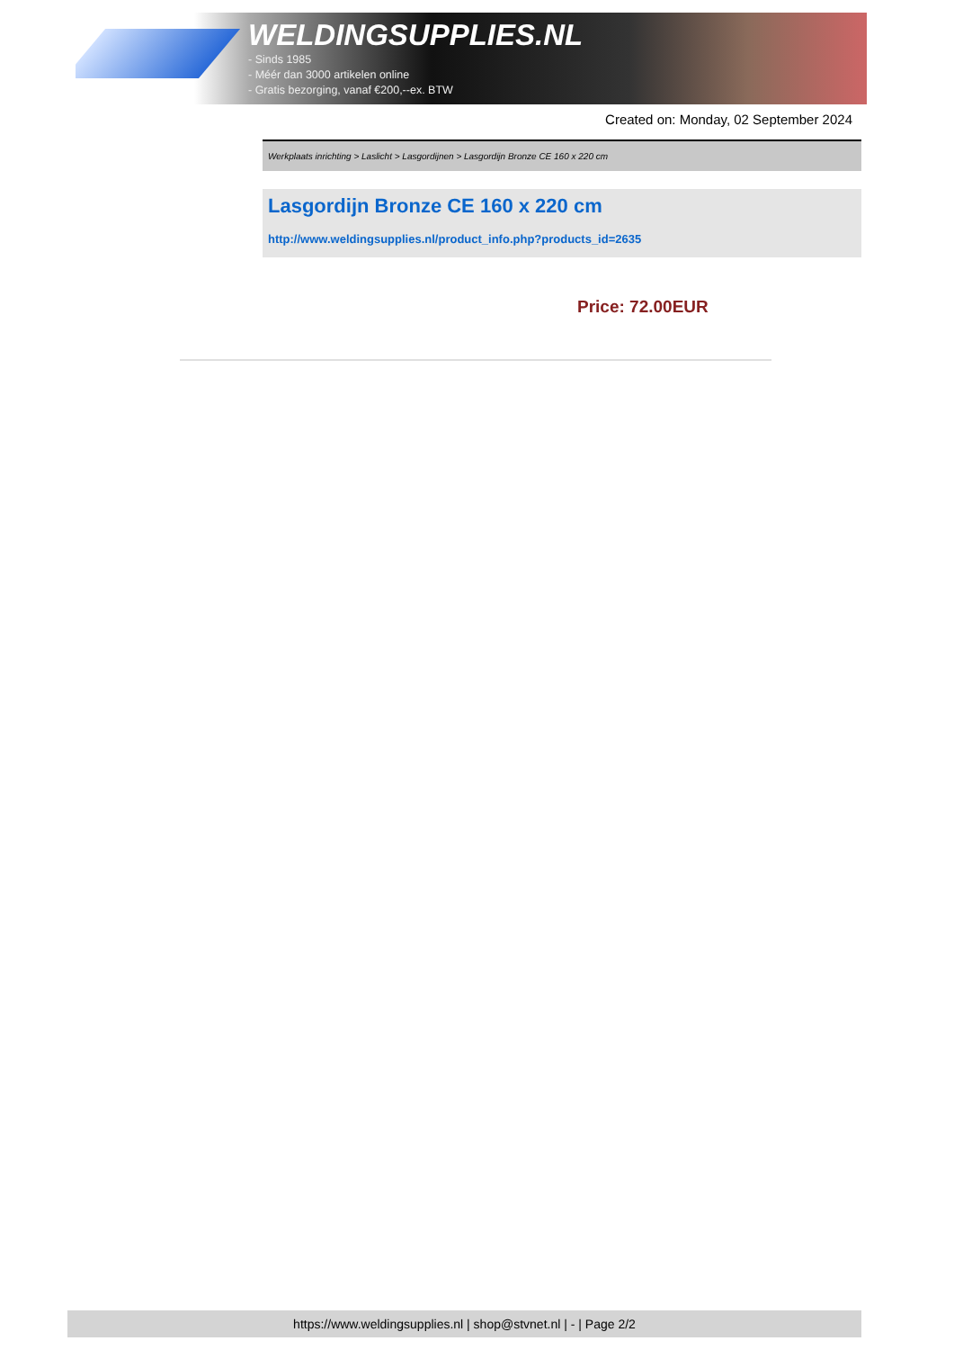WELDINGSUPPLIES.NL
- Sinds 1985
- Méér dan 3000 artikelen online
- Gratis bezorging, vanaf €200,--ex. BTW
Created on: Monday, 02 September 2024
Werkplaats inrichting > Laslicht > Lasgordijnen > Lasgordijn Bronze CE 160 x 220 cm
Lasgordijn Bronze CE 160 x 220 cm
http://www.weldingsupplies.nl/product_info.php?products_id=2635
Price: 72.00EUR
https://www.weldingsupplies.nl | shop@stvnet.nl | - | Page 2/2